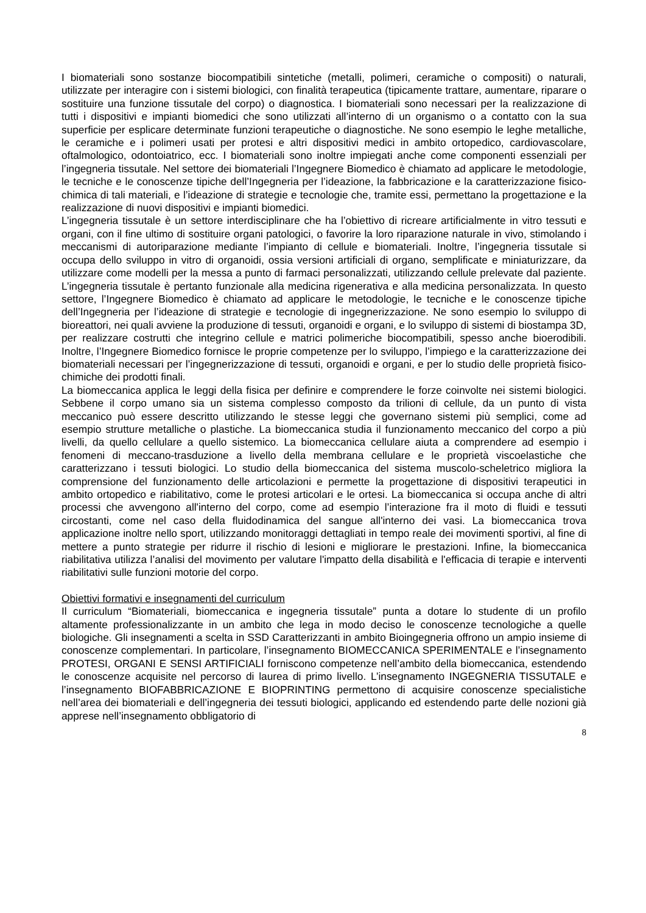I biomateriali sono sostanze biocompatibili sintetiche (metalli, polimeri, ceramiche o compositi) o naturali, utilizzate per interagire con i sistemi biologici, con finalità terapeutica (tipicamente trattare, aumentare, riparare o sostituire una funzione tissutale del corpo) o diagnostica. I biomateriali sono necessari per la realizzazione di tutti i dispositivi e impianti biomedici che sono utilizzati all’interno di un organismo o a contatto con la sua superficie per esplicare determinate funzioni terapeutiche o diagnostiche. Ne sono esempio le leghe metalliche, le ceramiche e i polimeri usati per protesi e altri dispositivi medici in ambito ortopedico, cardiovascolare, oftalmologico, odontoiatrico, ecc. I biomateriali sono inoltre impiegati anche come componenti essenziali per l’ingegneria tissutale. Nel settore dei biomateriali l’Ingegnere Biomedico è chiamato ad applicare le metodologie, le tecniche e le conoscenze tipiche dell’Ingegneria per l’ideazione, la fabbricazione e la caratterizzazione fisico-chimica di tali materiali, e l’ideazione di strategie e tecnologie che, tramite essi, permettano la progettazione e la realizzazione di nuovi dispositivi e impianti biomedici.
L’ingegneria tissutale è un settore interdisciplinare che ha l’obiettivo di ricreare artificialmente in vitro tessuti e organi, con il fine ultimo di sostituire organi patologici, o favorire la loro riparazione naturale in vivo, stimolando i meccanismi di autoriparazione mediante l’impianto di cellule e biomateriali. Inoltre, l’ingegneria tissutale si occupa dello sviluppo in vitro di organoidi, ossia versioni artificiali di organo, semplificate e miniaturizzare, da utilizzare come modelli per la messa a punto di farmaci personalizzati, utilizzando cellule prelevate dal paziente. L’ingegneria tissutale è pertanto funzionale alla medicina rigenerativa e alla medicina personalizzata. In questo settore, l’Ingegnere Biomedico è chiamato ad applicare le metodologie, le tecniche e le conoscenze tipiche dell’Ingegneria per l’ideazione di strategie e tecnologie di ingegnerizzazione. Ne sono esempio lo sviluppo di bioreattori, nei quali avviene la produzione di tessuti, organoidi e organi, e lo sviluppo di sistemi di biostampa 3D, per realizzare costrutti che integrino cellule e matrici polimeriche biocompatibili, spesso anche bioerodibili. Inoltre, l’Ingegnere Biomedico fornisce le proprie competenze per lo sviluppo, l’impiego e la caratterizzazione dei biomateriali necessari per l’ingegnerizzazione di tessuti, organoidi e organi, e per lo studio delle proprietà fisico-chimiche dei prodotti finali.
La biomeccanica applica le leggi della fisica per definire e comprendere le forze coinvolte nei sistemi biologici. Sebbene il corpo umano sia un sistema complesso composto da trilioni di cellule, da un punto di vista meccanico può essere descritto utilizzando le stesse leggi che governano sistemi più semplici, come ad esempio strutture metalliche o plastiche. La biomeccanica studia il funzionamento meccanico del corpo a più livelli, da quello cellulare a quello sistemico. La biomeccanica cellulare aiuta a comprendere ad esempio i fenomeni di meccano-trasduzione a livello della membrana cellulare e le proprietà viscoelastiche che caratterizzano i tessuti biologici. Lo studio della biomeccanica del sistema muscolo-scheletrico migliora la comprensione del funzionamento delle articolazioni e permette la progettazione di dispositivi terapeutici in ambito ortopedico e riabilitativo, come le protesi articolari e le ortesi. La biomeccanica si occupa anche di altri processi che avvengono all'interno del corpo, come ad esempio l’interazione fra il moto di fluidi e tessuti circostanti, come nel caso della fluidodinamica del sangue all'interno dei vasi. La biomeccanica trova applicazione inoltre nello sport, utilizzando monitoraggi dettagliati in tempo reale dei movimenti sportivi, al fine di mettere a punto strategie per ridurre il rischio di lesioni e migliorare le prestazioni. Infine, la biomeccanica riabilitativa utilizza l’analisi del movimento per valutare l'impatto della disabilità e l'efficacia di terapie e interventi riabilitativi sulle funzioni motorie del corpo.
Obiettivi formativi e insegnamenti del curriculum
Il curriculum “Biomateriali, biomeccanica e ingegneria tissutale” punta a dotare lo studente di un profilo altamente professionalizzante in un ambito che lega in modo deciso le conoscenze tecnologiche a quelle biologiche. Gli insegnamenti a scelta in SSD Caratterizzanti in ambito Bioingegneria offrono un ampio insieme di conoscenze complementari. In particolare, l’insegnamento BIOMECCANICA SPERIMENTALE e l’insegnamento PROTESI, ORGANI E SENSI ARTIFICIALI forniscono competenze nell’ambito della biomeccanica, estendendo le conoscenze acquisite nel percorso di laurea di primo livello. L’insegnamento INGEGNERIA TISSUTALE e l’insegnamento BIOFABBRICAZIONE E BIOPRINTING permettono di acquisire conoscenze specialistiche nell’area dei biomateriali e dell’ingegneria dei tessuti biologici, applicando ed estendendo parte delle nozioni già apprese nell’insegnamento obbligatorio di
8